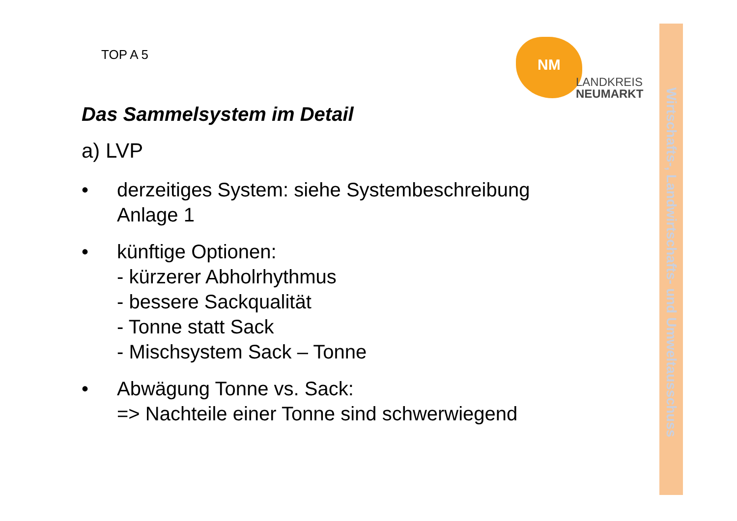TOP A 5
NM
LANDKREIS
NEUMARKT
Das Sammelsystem im Detail
a) LVP
• derzeitiges System: siehe Systembeschreibung
Anlage 1
• künftige Optionen:
- kürzerer Abholrhythmus
- bessere Sackqualität
- Tonne statt Sack
- Mischsystem Sack – Tonne
• Abwägung Tonne vs. Sack:
=> Nachteile einer Tonne sind schwerwiegend
Wirtschafts-, Landwirtschafts- und Umweltausschuss